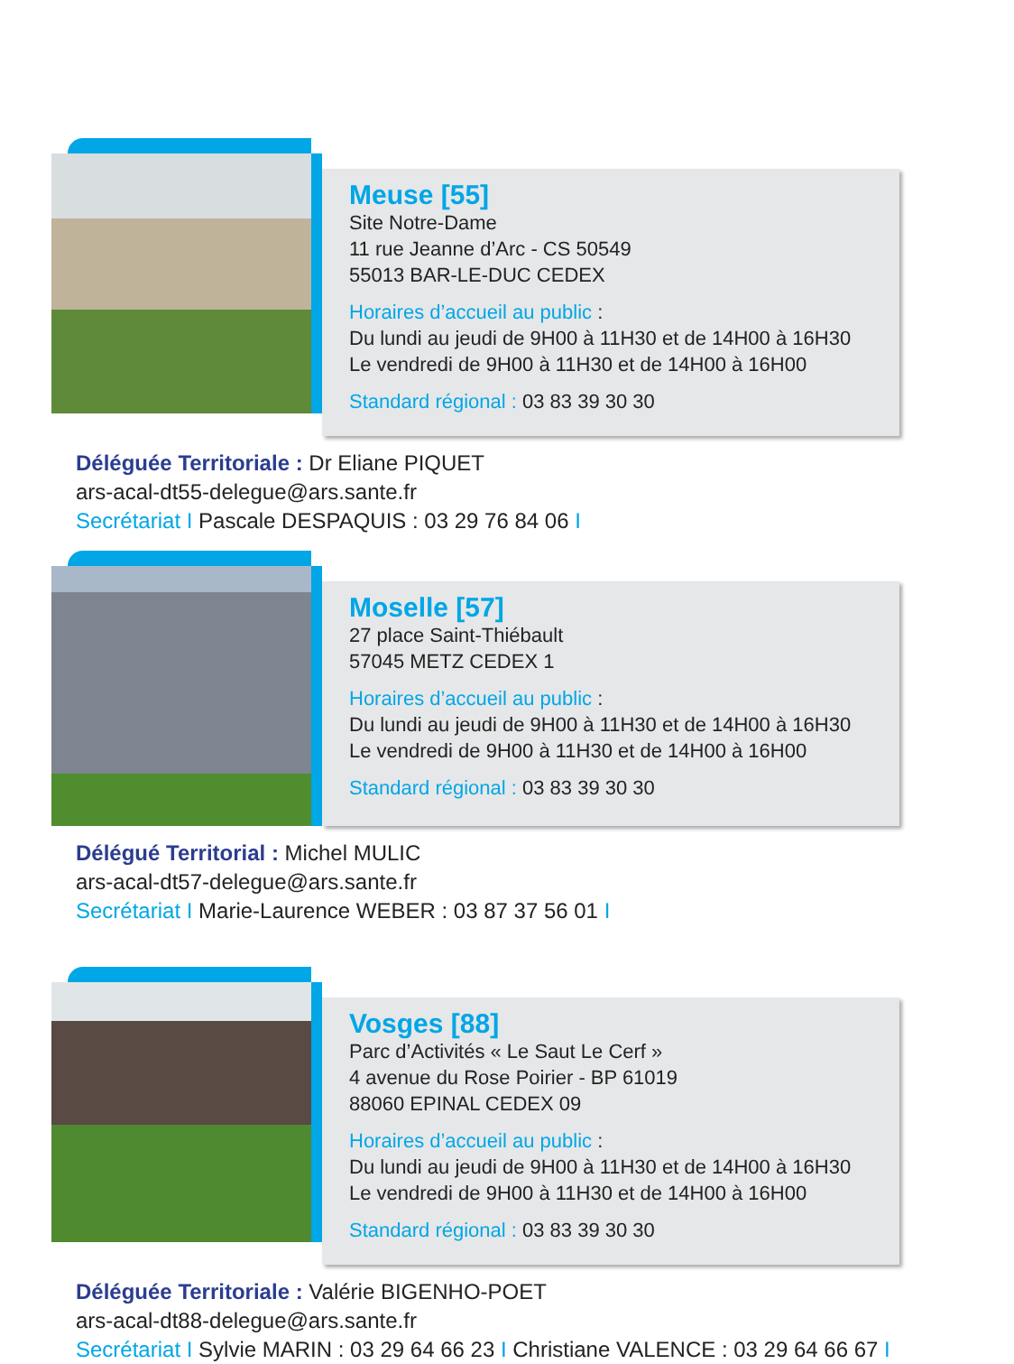Meuse [55]
Site Notre-Dame
11 rue Jeanne d’Arc - CS 50549
55013 BAR-LE-DUC CEDEX
Horaires d’accueil au public :
Du lundi au jeudi de 9H00 à 11H30 et de 14H00 à 16H30
Le vendredi de 9H00 à 11H30 et de 14H00 à 16H00
Standard régional : 03 83 39 30 30
Déléguée Territoriale : Dr Eliane PIQUET
ars-acal-dt55-delegue@ars.sante.fr
Secrétariat I Pascale DESPAQUIS : 03 29 76 84 06 I
Moselle [57]
27 place Saint-Thiébault
57045 METZ CEDEX 1
Horaires d’accueil au public :
Du lundi au jeudi de 9H00 à 11H30 et de 14H00 à 16H30
Le vendredi de 9H00 à 11H30 et de 14H00 à 16H00
Standard régional : 03 83 39 30 30
Délégué Territorial : Michel MULIC
ars-acal-dt57-delegue@ars.sante.fr
Secrétariat I Marie-Laurence WEBER : 03 87 37 56 01 I
Vosges [88]
Parc d’Activités « Le Saut Le Cerf »
4 avenue du Rose Poirier - BP 61019
88060 EPINAL CEDEX 09
Horaires d’accueil au public :
Du lundi au jeudi de 9H00 à 11H30 et de 14H00 à 16H30
Le vendredi de 9H00 à 11H30 et de 14H00 à 16H00
Standard régional : 03 83 39 30 30
Déléguée Territoriale : Valérie BIGENHO-POET
ars-acal-dt88-delegue@ars.sante.fr
Secrétariat I Sylvie MARIN : 03 29 64 66 23 I Christiane VALENCE : 03 29 64 66 67 I